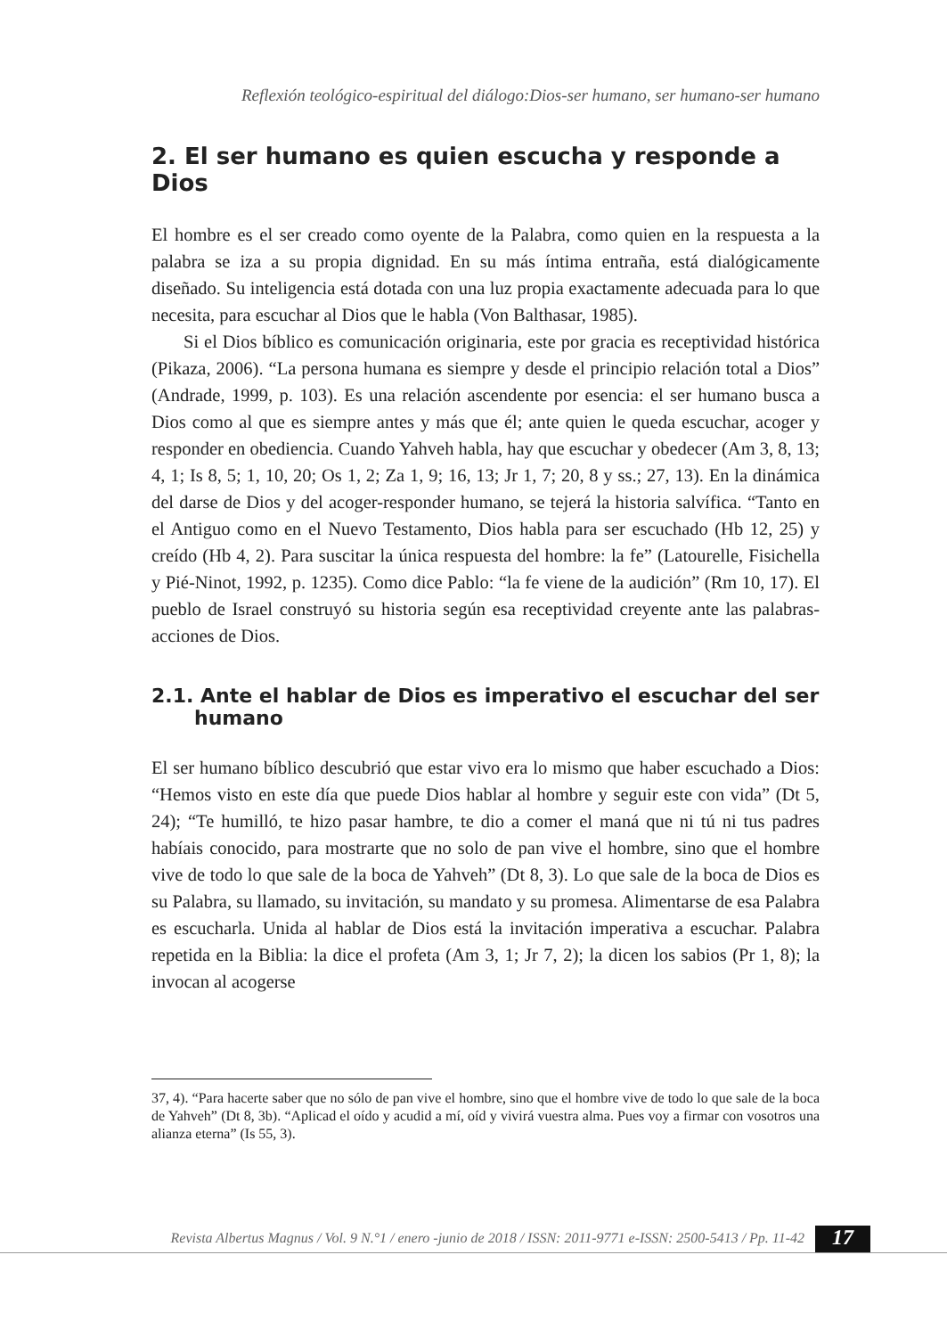Reflexión teológico-espiritual del diálogo:Dios-ser humano, ser humano-ser humano
2. El ser humano es quien escucha y responde a Dios
El hombre es el ser creado como oyente de la Palabra, como quien en la respuesta a la palabra se iza a su propia dignidad. En su más íntima entraña, está dialógicamente diseñado. Su inteligencia está dotada con una luz propia exactamente adecuada para lo que necesita, para escuchar al Dios que le habla (Von Balthasar, 1985).
Si el Dios bíblico es comunicación originaria, este por gracia es receptividad histórica (Pikaza, 2006). “La persona humana es siempre y desde el principio relación total a Dios” (Andrade, 1999, p. 103). Es una relación ascendente por esencia: el ser humano busca a Dios como al que es siempre antes y más que él; ante quien le queda escuchar, acoger y responder en obediencia. Cuando Yahveh habla, hay que escuchar y obedecer (Am 3, 8, 13; 4, 1; Is 8, 5; 1, 10, 20; Os 1, 2; Za 1, 9; 16, 13; Jr 1, 7; 20, 8 y ss.; 27, 13). En la dinámica del darse de Dios y del acoger-responder humano, se tejerá la historia salvífica. “Tanto en el Antiguo como en el Nuevo Testamento, Dios habla para ser escuchado (Hb 12, 25) y creído (Hb 4, 2). Para suscitar la única respuesta del hombre: la fe” (Latourelle, Fisichella y Pié-Ninot, 1992, p. 1235). Como dice Pablo: “la fe viene de la audición” (Rm 10, 17). El pueblo de Israel construyó su historia según esa receptividad creyente ante las palabras-acciones de Dios.
2.1. Ante el hablar de Dios es imperativo el escuchar del ser humano
El ser humano bíblico descubrió que estar vivo era lo mismo que haber escuchado a Dios: “Hemos visto en este día que puede Dios hablar al hombre y seguir este con vida” (Dt 5, 24); “Te humilló, te hizo pasar hambre, te dio a comer el maná que ni tú ni tus padres habíais conocido, para mostrarte que no solo de pan vive el hombre, sino que el hombre vive de todo lo que sale de la boca de Yahveh” (Dt 8, 3). Lo que sale de la boca de Dios es su Palabra, su llamado, su invitación, su mandato y su promesa. Alimentarse de esa Palabra es escucharla. Unida al hablar de Dios está la invitación imperativa a escuchar. Palabra repetida en la Biblia: la dice el profeta (Am 3, 1; Jr 7, 2); la dicen los sabios (Pr 1, 8); la invocan al acogerse
37, 4). “Para hacerte saber que no sólo de pan vive el hombre, sino que el hombre vive de todo lo que sale de la boca de Yahveh” (Dt 8, 3b). “Aplicad el oído y acudid a mí, oíd y vivirá vuestra alma. Pues voy a firmar con vosotros una alianza eterna” (Is 55, 3).
Revista Albertus Magnus / Vol. 9 N.°1 / enero -junio de 2018 / ISSN: 2011-9771 e-ISSN: 2500-5413 / Pp. 11-42
17